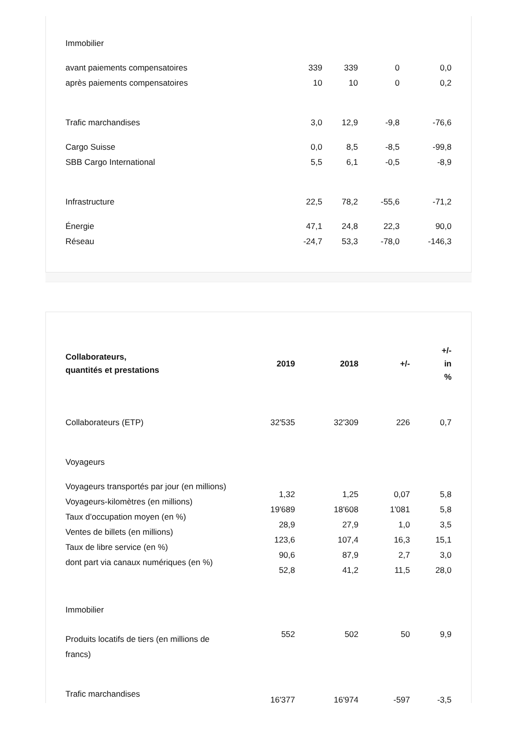| Immobilier | | | | |
| avant paiements compensatoires | 339 | 339 | 0 | 0,0 |
| après paiements compensatoires | 10 | 10 | 0 | 0,2 |
| Trafic marchandises | 3,0 | 12,9 | -9,8 | -76,6 |
| Cargo Suisse | 0,0 | 8,5 | -8,5 | -99,8 |
| SBB Cargo International | 5,5 | 6,1 | -0,5 | -8,9 |
| Infrastructure | 22,5 | 78,2 | -55,6 | -71,2 |
| Énergie | 47,1 | 24,8 | 22,3 | 90,0 |
| Réseau | -24,7 | 53,3 | -78,0 | -146,3 |
| Collaborateurs, quantités et prestations | 2019 | 2018 | +/- | +/- in % |
| --- | --- | --- | --- | --- |
| Collaborateurs (ETP) | 32'535 | 32'309 | 226 | 0,7 |
| Voyageurs | | | | |
| Voyageurs transportés par jour (en millions) Voyageurs-kilomètres (en millions) Taux d’occupation moyen (en %) Ventes de billets (en millions) Taux de libre service (en %) dont part via canaux numériques (en %) | 1,32 19'689 28,9 123,6 90,6 52,8 | 1,25 18'608 27,9 107,4 87,9 41,2 | 0,07 1'081 1,0 16,3 2,7 11,5 | 5,8 5,8 3,5 15,1 3,0 28,0 |
| Immobilier | | | | |
| Produits locatifs de tiers (en millions de francs) | 552 | 502 | 50 | 9,9 |
| Trafic marchandises | 16'377 | 16'974 | -597 | -3,5 |